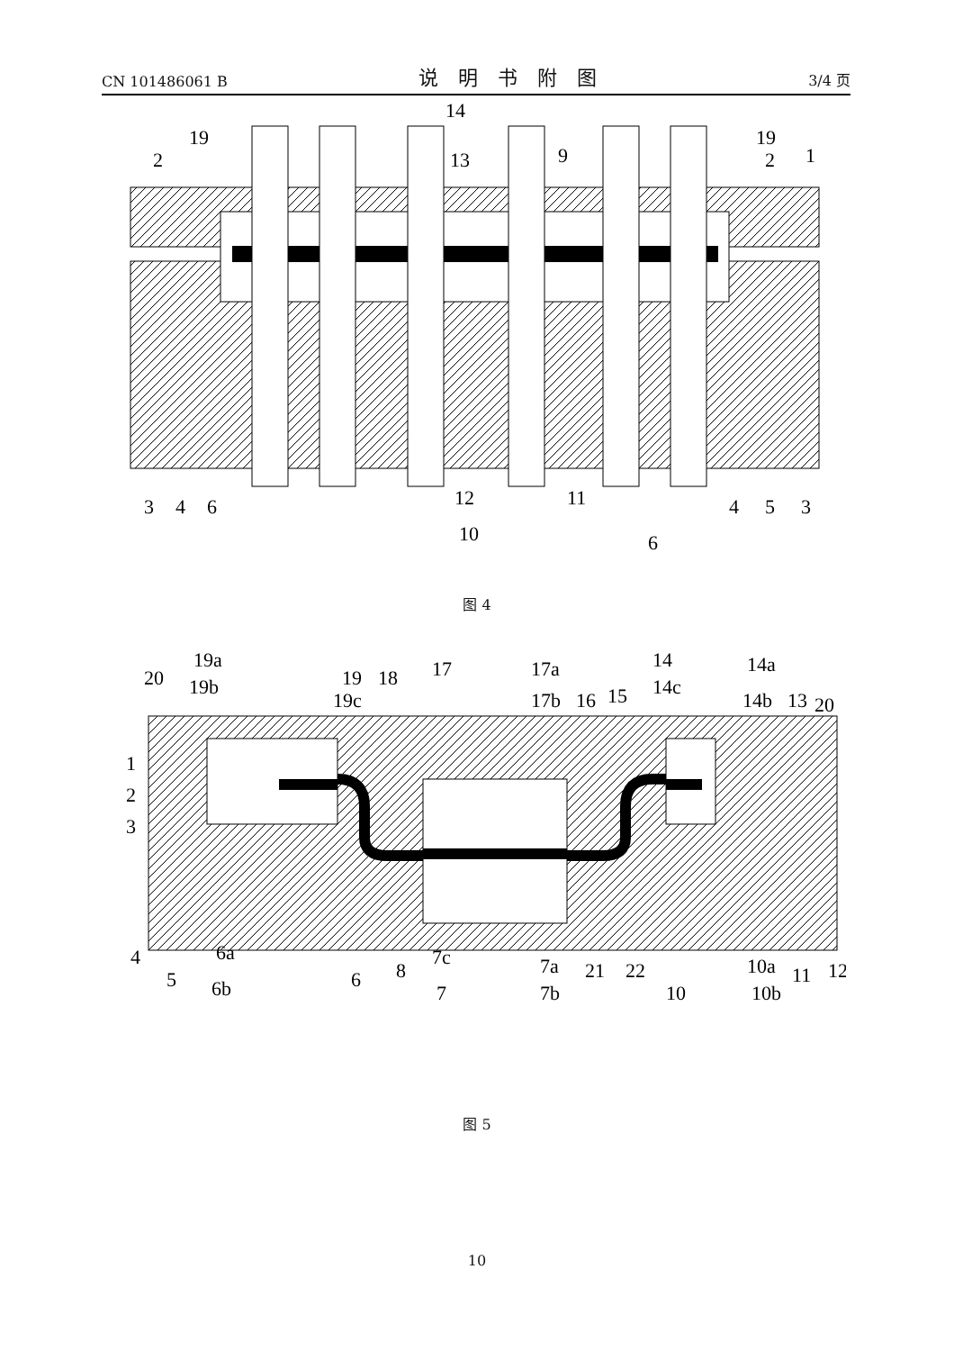CN 101486061 B 说明书附图 3/4 页
19
2
14
13
9
19
2
1
3
4
6
12
11
10
4
5
3
6
图 4
19a
19
18
20
19b
19c
17
17a
17b
16
15
14
14a
14c
14b
13
20
1
2
3
4
5
6a
6
6b
8
7c
7a
7
7b
21
22
10
10a
10b
11
12
图 5
10